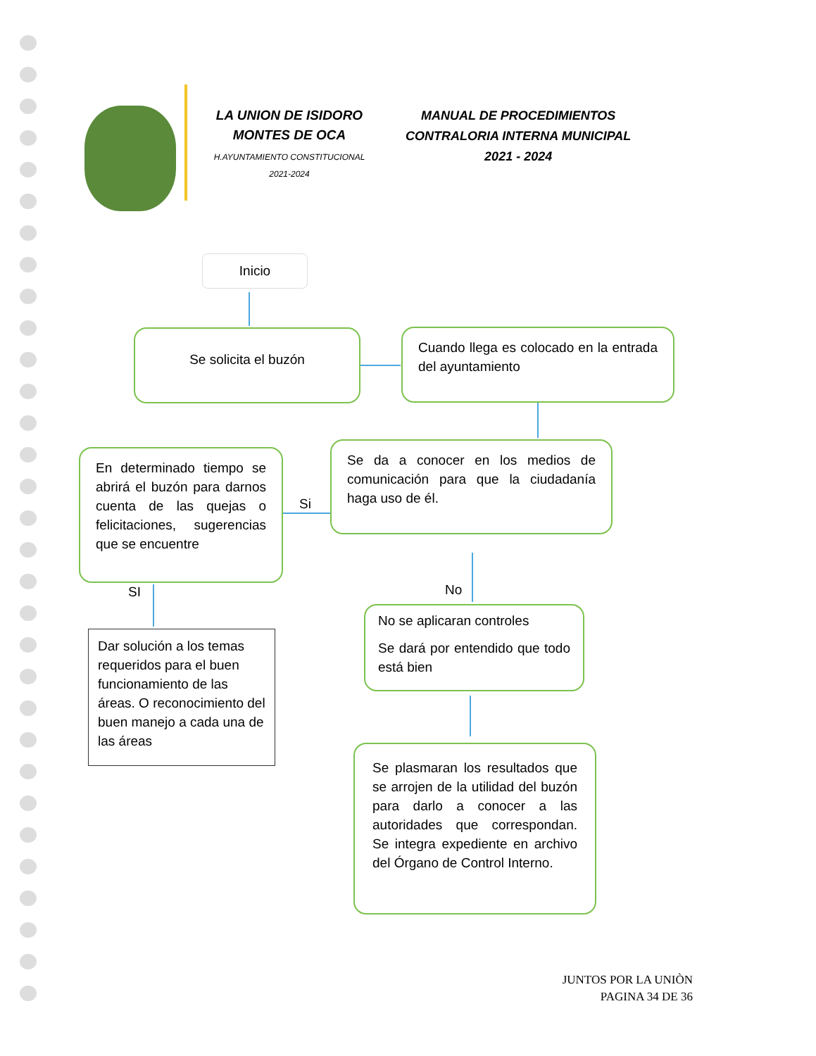LA UNION DE ISIDORO MONTES DE OCA
H.AYUNTAMIENTO CONSTITUCIONAL
2021-2024
MANUAL DE PROCEDIMIENTOS
CONTRALORIA INTERNA MUNICIPAL
2021 - 2024
Inicio
Se solicita el buzón
Cuando llega es colocado en la entrada del ayuntamiento
En determinado tiempo se abrirá el buzón para darnos cuenta de las quejas o felicitaciones, sugerencias que se encuentre
Si
Se da a conocer en los medios de comunicación para que la ciudadanía haga uso de él.
SI No
Dar solución a los temas requeridos para el buen funcionamiento de las áreas. O reconocimiento del buen manejo a cada una de las áreas
No se aplicaran controles
Se dará por entendido que todo está bien
Se plasmaran los resultados que se arrojen de la utilidad del buzón para darlo a conocer a las autoridades que correspondan. Se integra expediente en archivo del Órgano de Control Interno.
JUNTOS POR LA UNIÒN
PAGINA 34 DE 36